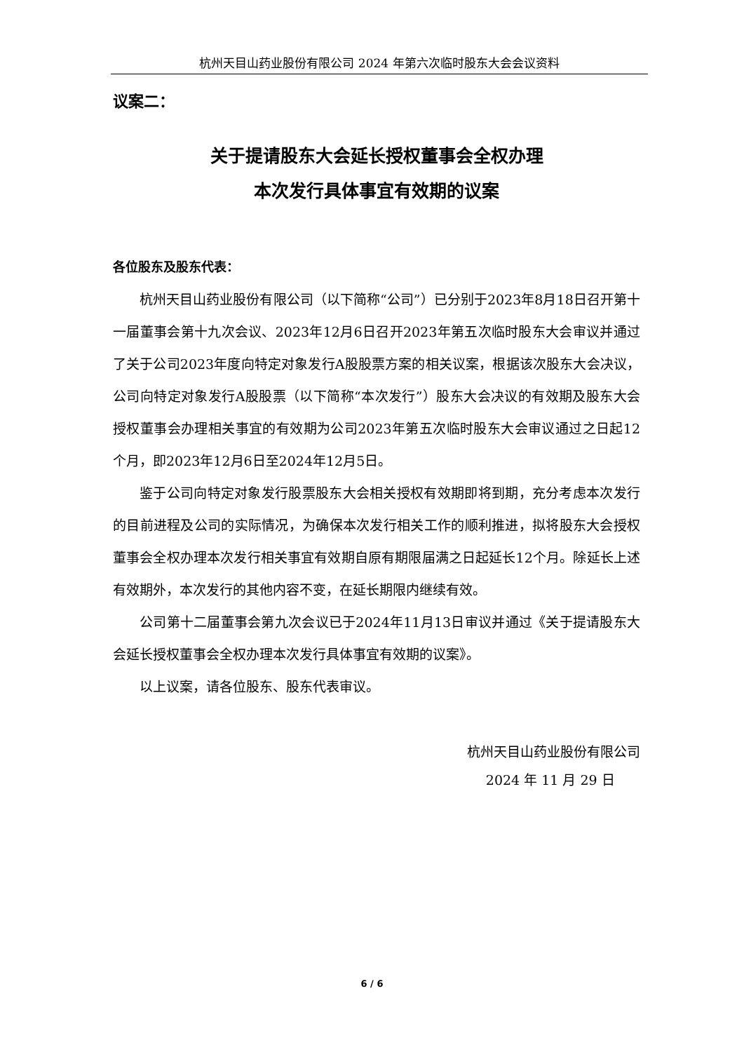杭州天目山药业股份有限公司 2024 年第六次临时股东大会会议资料
议案二：
关于提请股东大会延长授权董事会全权办理
本次发行具体事宜有效期的议案
各位股东及股东代表：
杭州天目山药业股份有限公司（以下简称“公司”）已分别于2023年8月18日召开第十一届董事会第十九次会议、2023年12月6日召开2023年第五次临时股东大会审议并通过了关于公司2023年度向特定对象发行A股股票方案的相关议案，根据该次股东大会决议，公司向特定对象发行A股股票（以下简称“本次发行”）股东大会决议的有效期及股东大会授权董事会办理相关事宜的有效期为公司2023年第五次临时股东大会审议通过之日起12个月，即2023年12月6日至2024年12月5日。
鉴于公司向特定对象发行股票股东大会相关授权有效期即将到期，充分考虑本次发行的目前进程及公司的实际情况，为确保本次发行相关工作的顺利推进，拟将股东大会授权董事会全权办理本次发行相关事宜有效期自原有期限届满之日起延长12个月。除延长上述有效期外，本次发行的其他内容不变，在延长期限内继续有效。
公司第十二届董事会第九次会议已于2024年11月13日审议并通过《关于提请股东大会延长授权董事会全权办理本次发行具体事宜有效期的议案》。
以上议案，请各位股东、股东代表审议。
杭州天目山药业股份有限公司
2024 年 11 月 29 日
6 / 6